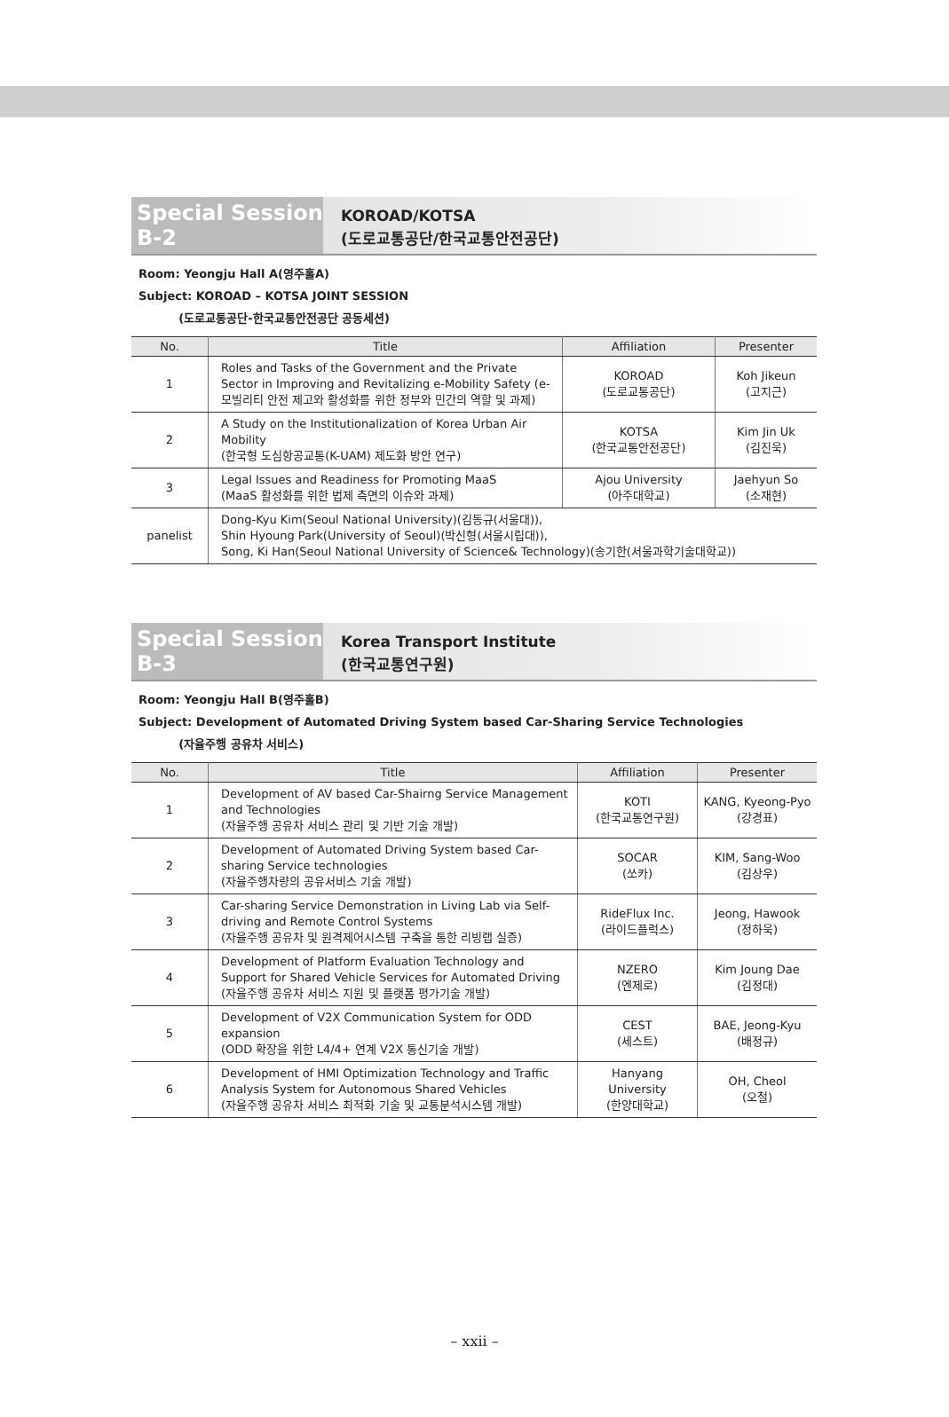Special Session B-2
KOROAD/KOTSA
(도로교통공단/한국교통안전공단)
Room: Yeongju Hall A(영주홀A)
Subject: KOROAD – KOTSA JOINT SESSION
(도로교통공단-한국교통안전공단 공동세션)
| No. | Title | Affiliation | Presenter |
| --- | --- | --- | --- |
| 1 | Roles and Tasks of the Government and the Private Sector in Improving and Revitalizing e-Mobility Safety (e- 모빌리티 안전 제고와 활성화를 위한 정부와 민간의 역할 및 과제) | KOROAD (도로교통공단) | Koh Jikeun (고지근) |
| 2 | A Study on the Institutionalization of Korea Urban Air Mobility (한국형 도심항공교통(K-UAM) 제도화 방안 연구) | KOTSA (한국교통안전공단) | Kim Jin Uk (김진욱) |
| 3 | Legal Issues and Readiness for Promoting MaaS (MaaS 활성화를 위한 법제 측면의 이슈와 과제) | Ajou University (아주대학교) | Jaehyun So (소재현) |
| panelist | Dong-Kyu Kim(Seoul National University)(김동규(서울대)), Shin Hyoung Park(University of Seoul)(박신형(서울시립대)), Song, Ki Han(Seoul National University of Science& Technology)(송기한(서울과학기술대학교)) | | |
Special Session B-3
Korea Transport Institute
(한국교통연구원)
Room: Yeongju Hall B(영주홀B)
Subject: Development of Automated Driving System based Car-Sharing Service Technologies
(자율주행 공유차 서비스)
| No. | Title | Affiliation | Presenter |
| --- | --- | --- | --- |
| 1 | Development of AV based Car-Shairng Service Management and Technologies (자율주행 공유차 서비스 관리 및 기반 기술 개발) | KOTI (한국교통연구원) | KANG, Kyeong-Pyo (강경표) |
| 2 | Development of Automated Driving System based Car-sharing Service technologies (자율주행차량의 공유서비스 기술 개발) | SOCAR (쏘카) | KIM, Sang-Woo (김상우) |
| 3 | Car-sharing Service Demonstration in Living Lab via Self-driving and Remote Control Systems (자율주행 공유차 및 원격제어시스템 구축을 통한 리빙랩 실증) | RideFlux Inc. (라이드플럭스) | Jeong, Hawook (정하욱) |
| 4 | Development of Platform Evaluation Technology and Support for Shared Vehicle Services for Automated Driving (자율주행 공유차 서비스 지원 및 플랫폼 평가기술 개발) | NZERO (엔제로) | Kim Joung Dae (김정대) |
| 5 | Development of V2X Communication System for ODD expansion (ODD 확장을 위한 L4/4+ 연계 V2X 통신기술 개발) | CEST (세스트) | BAE, Jeong-Kyu (배정규) |
| 6 | Development of HMI Optimization Technology and Traffic Analysis System for Autonomous Shared Vehicles (자율주행 공유차 서비스 최적화 기술 및 교통분석시스템 개발) | Hanyang University (한양대학교) | OH, Cheol (오철) |
– xxii –